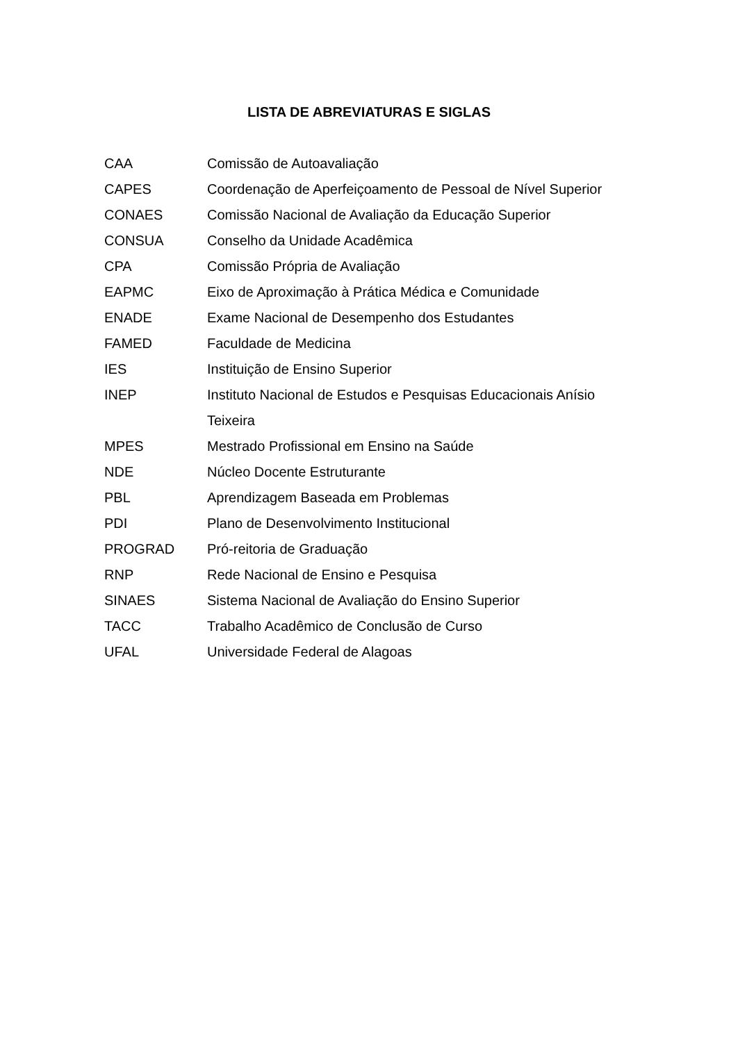LISTA DE ABREVIATURAS E SIGLAS
| CAA | Comissão de Autoavaliação |
| CAPES | Coordenação de Aperfeiçoamento de Pessoal de Nível Superior |
| CONAES | Comissão Nacional de Avaliação da Educação Superior |
| CONSUA | Conselho da Unidade Acadêmica |
| CPA | Comissão Própria de Avaliação |
| EAPMC | Eixo de Aproximação à Prática Médica e Comunidade |
| ENADE | Exame Nacional de Desempenho dos Estudantes |
| FAMED | Faculdade de Medicina |
| IES | Instituição de Ensino Superior |
| INEP | Instituto Nacional de Estudos e Pesquisas Educacionais Anísio Teixeira |
| MPES | Mestrado Profissional em Ensino na Saúde |
| NDE | Núcleo Docente Estruturante |
| PBL | Aprendizagem Baseada em Problemas |
| PDI | Plano de Desenvolvimento Institucional |
| PROGRAD | Pró-reitoria de Graduação |
| RNP | Rede Nacional de Ensino e Pesquisa |
| SINAES | Sistema Nacional de Avaliação do Ensino Superior |
| TACC | Trabalho Acadêmico de Conclusão de Curso |
| UFAL | Universidade Federal de Alagoas |